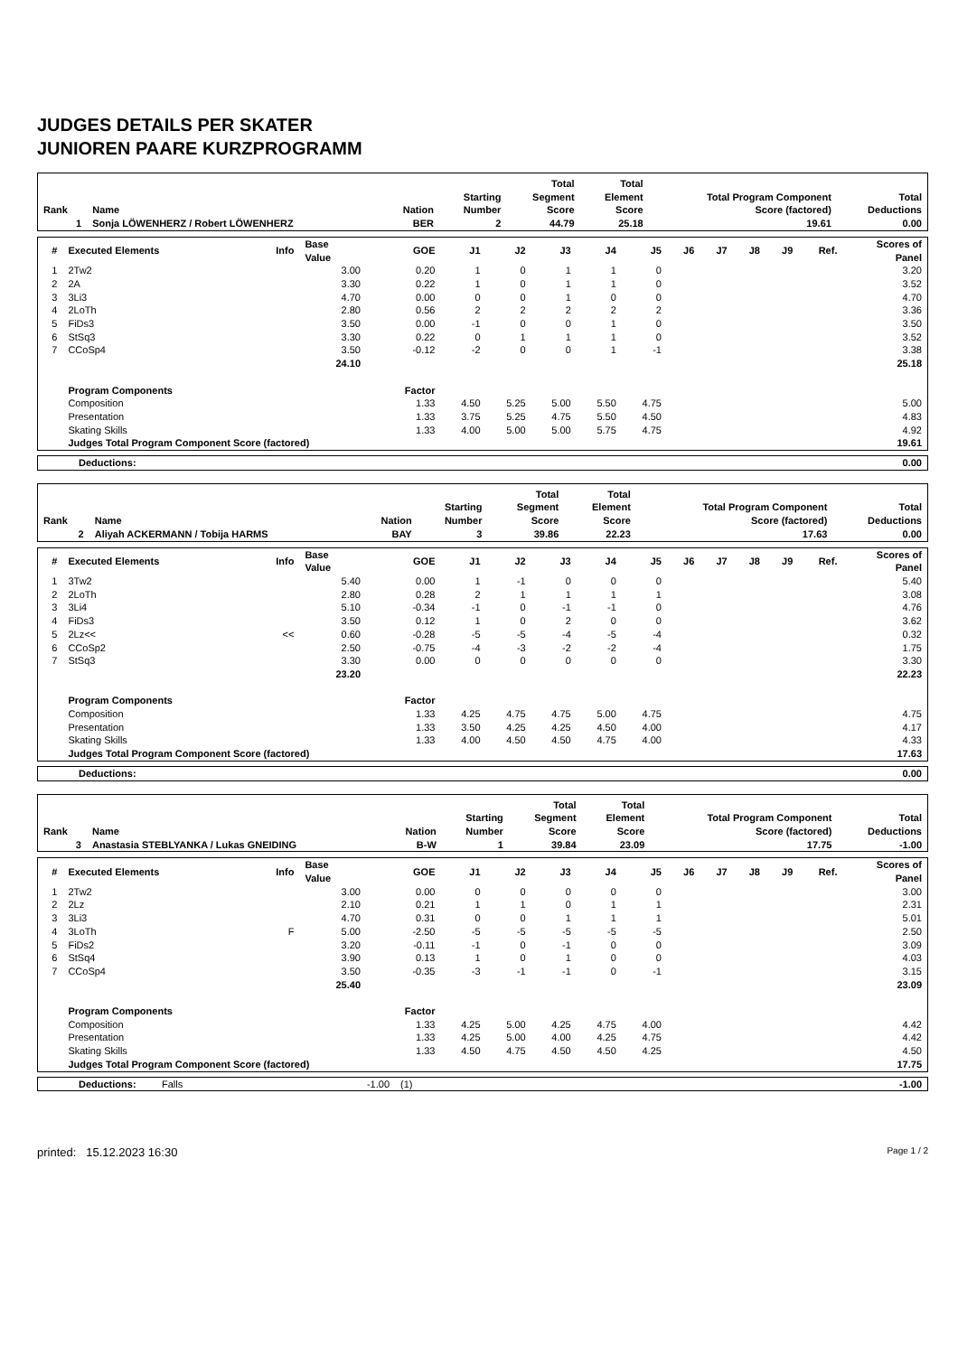JUDGES DETAILS PER SKATER
JUNIOREN PAARE KURZPROGRAMM
| Rank | Name | Nation | Starting Number | Total Segment Score | Total Element Score | Total Program Component Score (factored) | Total Deductions |
| --- | --- | --- | --- | --- | --- | --- | --- |
| 1 | Sonja LÖWENHERZ / Robert LÖWENHERZ | BER | 2 | 44.79 | 25.18 | 19.61 | 0.00 |
| # | Executed Elements | Info | Base Value | GOE | J1 | J2 | J3 | J4 | J5 | J6 | J7 | J8 | J9 | Ref. | Scores of Panel |
| --- | --- | --- | --- | --- | --- | --- | --- | --- | --- | --- | --- | --- | --- | --- | --- |
| 1 | 2Tw2 | | 3.00 | 0.20 | 1 | 0 | 1 | 1 | 0 | | | | | | 3.20 |
| 2 | 2A | | 3.30 | 0.22 | 1 | 0 | 1 | 1 | 0 | | | | | | 3.52 |
| 3 | 3Li3 | | 4.70 | 0.00 | 0 | 0 | 1 | 0 | 0 | | | | | | 4.70 |
| 4 | 2LoTh | | 2.80 | 0.56 | 2 | 2 | 2 | 2 | 2 | | | | | | 3.36 |
| 5 | FiDs3 | | 3.50 | 0.00 | -1 | 0 | 0 | 1 | 0 | | | | | | 3.50 |
| 6 | StSq3 | | 3.30 | 0.22 | 0 | 1 | 1 | 1 | 0 | | | | | | 3.52 |
| 7 | CCoSp4 | | 3.50 | -0.12 | -2 | 0 | 0 | 1 | -1 | | | | | | 3.38 |
| | | | 24.10 | | | | | | | | | | | | 25.18 |
| | Program Components | | | Factor | | | | | | | | | | | |
| | Composition | | | 1.33 | 4.50 | 5.25 | 5.00 | 5.50 | 4.75 | | | | | | 5.00 |
| | Presentation | | | 1.33 | 3.75 | 5.25 | 4.75 | 5.50 | 4.50 | | | | | | 4.83 |
| | Skating Skills | | | 1.33 | 4.00 | 5.00 | 5.00 | 5.75 | 4.75 | | | | | | 4.92 |
| | Judges Total Program Component Score (factored) | | | | | | | | | | | | | | 19.61 |
| Deductions: | 0.00 |
| Rank | Name | Nation | Starting Number | Total Segment Score | Total Element Score | Total Program Component Score (factored) | Total Deductions |
| --- | --- | --- | --- | --- | --- | --- | --- |
| 2 | Aliyah ACKERMANN / Tobija HARMS | BAY | 3 | 39.86 | 22.23 | 17.63 | 0.00 |
| # | Executed Elements | Info | Base Value | GOE | J1 | J2 | J3 | J4 | J5 | J6 | J7 | J8 | J9 | Ref. | Scores of Panel |
| --- | --- | --- | --- | --- | --- | --- | --- | --- | --- | --- | --- | --- | --- | --- | --- |
| 1 | 3Tw2 | | 5.40 | 0.00 | 1 | -1 | 0 | 0 | 0 | | | | | | 5.40 |
| 2 | 2LoTh | | 2.80 | 0.28 | 2 | 1 | 1 | 1 | 1 | | | | | | 3.08 |
| 3 | 3Li4 | | 5.10 | -0.34 | -1 | 0 | -1 | -1 | 0 | | | | | | 4.76 |
| 4 | FiDs3 | | 3.50 | 0.12 | 1 | 0 | 2 | 0 | 0 | | | | | | 3.62 |
| 5 | 2Lz<< | << | 0.60 | -0.28 | -5 | -5 | -4 | -5 | -4 | | | | | | 0.32 |
| 6 | CCoSp2 | | 2.50 | -0.75 | -4 | -3 | -2 | -2 | -4 | | | | | | 1.75 |
| 7 | StSq3 | | 3.30 | 0.00 | 0 | 0 | 0 | 0 | 0 | | | | | | 3.30 |
| | | | 23.20 | | | | | | | | | | | | 22.23 |
| | Program Components | | | Factor | | | | | | | | | | | |
| | Composition | | | 1.33 | 4.25 | 4.75 | 4.75 | 5.00 | 4.75 | | | | | | 4.75 |
| | Presentation | | | 1.33 | 3.50 | 4.25 | 4.25 | 4.50 | 4.00 | | | | | | 4.17 |
| | Skating Skills | | | 1.33 | 4.00 | 4.50 | 4.50 | 4.75 | 4.00 | | | | | | 4.33 |
| | Judges Total Program Component Score (factored) | | | | | | | | | | | | | | 17.63 |
| Deductions: | 0.00 |
| Rank | Name | Nation | Starting Number | Total Segment Score | Total Element Score | Total Program Component Score (factored) | Total Deductions |
| --- | --- | --- | --- | --- | --- | --- | --- |
| 3 | Anastasia STEBLYANKA / Lukas GNEIDING | B-W | 1 | 39.84 | 23.09 | 17.75 | -1.00 |
| # | Executed Elements | Info | Base Value | GOE | J1 | J2 | J3 | J4 | J5 | J6 | J7 | J8 | J9 | Ref. | Scores of Panel |
| --- | --- | --- | --- | --- | --- | --- | --- | --- | --- | --- | --- | --- | --- | --- | --- |
| 1 | 2Tw2 | | 3.00 | 0.00 | 0 | 0 | 0 | 0 | 0 | | | | | | 3.00 |
| 2 | 2Lz | | 2.10 | 0.21 | 1 | 1 | 0 | 1 | 1 | | | | | | 2.31 |
| 3 | 3Li3 | | 4.70 | 0.31 | 0 | 0 | 1 | 1 | 1 | | | | | | 5.01 |
| 4 | 3LoTh | F | 5.00 | -2.50 | -5 | -5 | -5 | -5 | -5 | | | | | | 2.50 |
| 5 | FiDs2 | | 3.20 | -0.11 | -1 | 0 | -1 | 0 | 0 | | | | | | 3.09 |
| 6 | StSq4 | | 3.90 | 0.13 | 1 | 0 | 1 | 0 | 0 | | | | | | 4.03 |
| 7 | CCoSp4 | | 3.50 | -0.35 | -3 | -1 | -1 | 0 | -1 | | | | | | 3.15 |
| | | | 25.40 | | | | | | | | | | | | 23.09 |
| | Program Components | | | Factor | | | | | | | | | | | |
| | Composition | | | 1.33 | 4.25 | 5.00 | 4.25 | 4.75 | 4.00 | | | | | | 4.42 |
| | Presentation | | | 1.33 | 4.25 | 5.00 | 4.00 | 4.25 | 4.75 | | | | | | 4.42 |
| | Skating Skills | | | 1.33 | 4.50 | 4.75 | 4.50 | 4.50 | 4.25 | | | | | | 4.50 |
| | Judges Total Program Component Score (factored) | | | | | | | | | | | | | | 17.75 |
| Deductions: | Falls | -1.00 | (1) | -1.00 |
printed: 15.12.2023 16:30 Page 1 / 2